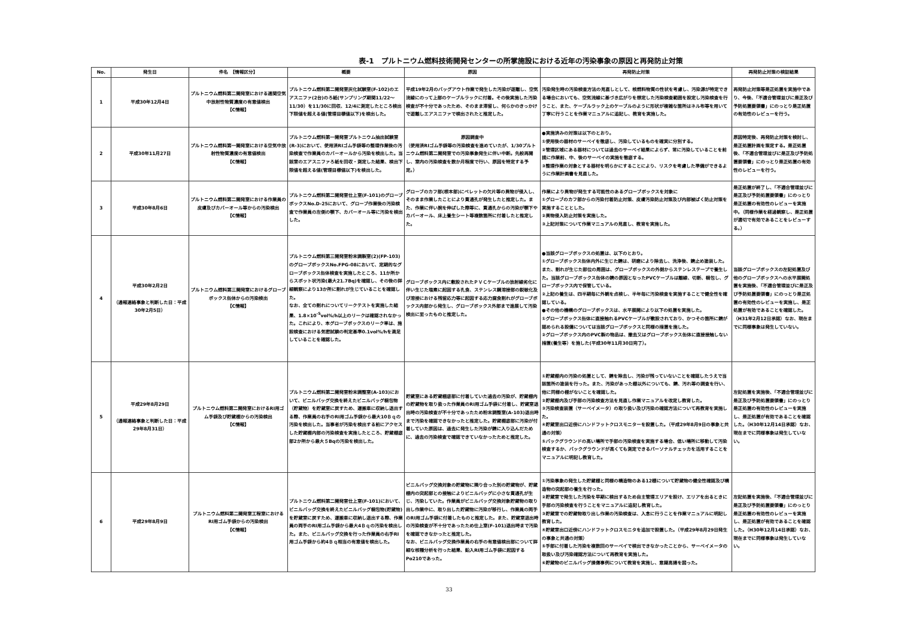表-1　プルトニウム燃料技術開発センターの所掌施設における近年の汚染事象の原因と再発防止対策
| No. | 発生日 | 件名 【情報区分】 | 概要 | 原因 | 再発防止対策 | 再発防止対策の検証結果 |
| --- | --- | --- | --- | --- | --- | --- |
| 1 | 平成30年12月4日 | プルトニウム燃料第二開発室における週間空気中放射性物質濃度の有意値検出 【C情報】 | プルトニウム燃料第二開発室灰化試験室(F-102)のエアスニファ(2台)のろ紙(サンプリング期間11/22～11/30）を11/30に回収、12/4に測定したところ検出下限値を超える値(管理目標値以下)を検出した。 | 平成19年2月のバッグアウト作業で発生した汚染が遊離し、空気流線にのって上部のケーブルラックに付着。その後実施した汚染検査が不十分であったため、そのまま滞留し、何らかのきっかけで遊離しエアスニファで検出されたと推定した。 | 汚染発生時の汚染検査方法の見直しとして、核燃料物質の性状を考慮し、汚染源が特定できる場合においても、空気流線に基づき広がりを想定した汚染検査範囲を設定し汚染検査を行うこと、また、ケーブルラック上のケーブルのように形状が複雑な箇所はネル布等を用いて丁寧に行うことを作業マニュアルに追記し、教育を実施した。 | 再発防止対策等是正処置を実施中であり、今後、「不適合管理並びに是正及び予防処置要領書」にのっとり是正処置の有効性のレビューを行う。 |
| 2 | 平成30年11月27日 | プルトニウム燃料第一開発室における空気中放射性物質濃度の有意値検出 【C情報】 | プルトニウム燃料第一開発室プルトニウム抽出試験室(R-3)において、使用済RIゴム手袋等の整理作業後の汚染検査で作業員のカバーオールから汚染を検出した。当該室のエアスニファろ紙を回収・測定した結果、検出下限値を超える値(管理目標値以下)を検出した。 | 原因調査中 （使用済RIゴム手袋等の汚染検査を進めていたが、1/30プルトニウム燃料第二開発室での汚染事象発生に伴い中断。先般再開し、室内の汚染検査を数か月程度で行い、原因を特定する予定。） | ●実施済みの対策は以下のとおり。 ①使用後の器材のサーベイを徹底し、汚染しているものを確実に分別する。 ②管理区域にある器材については過去のサーベイ結果によらず、常に汚染していることを前提に作業前、中、後のサーベイの実施を徹底する。 ③整理作業の対象とする器材を明らかにすることにより、リスクを考慮した準備ができるように作業計画書を見直した。 | 原因特定後、再発防止対策を検討し、是正処置計画を策定する。是正処置後、「不適合管理並びに是正及び予防処置要領書」にのっとり是正処置の有効性のレビューを行う。 |
| 3 | 平成30年8月6日 | プルトニウム燃料第二開発室における作業員の皮膚及びカバーオール等からの汚染検出 【C情報】 | プルトニウム燃料第二開発室仕上室(F-101)のグローブボックスNo.D-25において、グローブ作業後の汚染検査で作業員の左側の顎下、カバーオール等に汚染を検出した。 | グローブのカフ部(根本部)にペレットの欠片等の異物が侵入し、そのまま作業したことにより貫通孔が発生したと推定した。また、作業に伴い腕を伸ばした際等に、貫通孔からの汚染が顎下やカバーオール、床上養生シート等複数箇所に付着したと推定した。 | 作業により異物が発生する可能性のあるグローブボックスを対象に ①グローブのカフ部からの汚染付着防止対策、皮膚汚染防止対策及び内部被ばく防止対策を実施することとした。 ②異物侵入防止対策を実施した。 ③上記対策について作業マニュアルの見直し、教育を実施した。 | 是正処置が終了し、「不適合管理並びに是正及び予防処置要領書」にのっとり是正処置の有効性のレビューを実施中。（同様作業を経過観察し、是正処置が適切で有効であることをレビューする。） |
| 4 | 平成30年2月2日 （通報連絡事象と判断した日：平成30年2月5日） | プルトニウム燃料第三開発室におけるグローブボックス缶体からの汚染検出 【C情報】 | プルトニウム燃料第三開発室粉末調製室(2)(FP-103)のグローブボックスNo.FPG-08において、定期的なグローブボックス缶体検査を実施したところ、11か所からスポット状汚染(最大21.7Bq)を確認し、その後の詳細観察により13か所に割れが生じていることを確認した。 なお、全ての割れについてリークテストを実施した結果、1.8×10<sup>-5</sup>vol%/h以上のリークは確認されなかった。これにより、本グローブボックスのリーク率は、施設検査における気密試験の判定基準0.1vol%/hを満足していることを確認した。 | グローブボックス内に敷設されたＰＶＣケーブルの放射線劣化に伴い生じた塩素に起因する孔食、ステンレス鋼溶接部の鋭敏化及び溶接における残留応力等に起因する応力腐食割れがグローブボックス内部から発生し、グローブボックス外部まで進展して汚染検出に至ったものと推定した。 | ●当該グローブボックスの処置は、以下のとおり。 ①グローブボックス缶体内外に生じた錆は、研磨により除去し、洗浄後、錆止め塗装した。また、割れが生じた部位の周囲は、グローブボックスの外側からステンレステープで養生した。当該グローブボックス缶体の錆の原因となったPVCケーブルは離線、切断、梱包し、グローブボックス内で保管している。 ②上記の養生は、四半期毎に外観を点検し、半年毎に汚染検査を実施することで健全性を確認している。 ●その他の機構のグローブボックスは、水平展開により以下の処置を実施した。 ①グローブボックス缶体に直接触れるPVCケーブルが敷設されており、かつその箇所に錆が認められる設備については当該グローブボックスと同様の措置を施した。 ②グローブボックス内のPVC製の物品は、撤去又はグローブボックス缶体に直接接触しない措置(養生等）を施した(平成30年11月30日完了）。 | 当該グローブボックスの左記処置及び他のグローブボックスへの水平展開処置を実施後、「不適合管理並びに是正及び予防処置要領書」にのっとり是正処置の有効性のレビューを実施し、是正処置が有効であることを確認した。（H31年2月12日承認）なお、現在までに同様事象は発生していない。 |
| 5 | 平成29年8月29日 （通報連絡事象と判断した日：平成29年8月31日） | プルトニウム燃料第二開発室におけるRI用ゴム手袋及び貯蔵棚からの汚染検出 【C情報】 | プルトニウム燃料第二開発室粉末調整室(A-103)において、ビニルバッグ交換を終えたビニルバッグ梱包物（貯蔵物）を貯蔵室に戻すため、運搬車に収納し退出する際、作業員の右手のRI用ゴム手袋から最大10Ｂｑの汚染を検出した。当事者が汚染を検出する前にアクセスした貯蔵棚内部の汚染検査を実施したところ、貯蔵棚底部2か所から最大５Bqの汚染を検出した。 | 貯蔵室にある貯蔵棚底部に付着していた過去の汚染が、貯蔵棚内の貯蔵物を取り扱った作業員のRI用ゴム手袋に付着し、貯蔵室退出時の汚染検査が不十分であったため粉末調整室(A-103)退出時まで汚染を確認できなかったと推定した。貯蔵棚底部に汚染が付着していた原因は、過去に発生した汚染が錆に入り込んだために、過去の汚染検査で確認できていなかったためと推定した。 | ①貯蔵棚内の汚染の処置として、錆を除去し、汚染が残っていないことを確認したうえで当該箇所の塗装を行った。また、汚染があった棚以外についても、錆、汚れ等の調査を行い、他に同様の棚がないことを確認した。 ②貯蔵棚内及び手部の汚染検査方法を見直し作業マニュアルを改定し教育した。 ③汚染検査装置（サーベイメータ）の取り扱い及び汚染の確認方法について再教育を実施した。 ④貯蔵室出口近傍にハンドフットクロスモニターを設置した。（平成29年8月9日の事象と共通の対策） ⑤バックグラウンドの高い場所で手部の汚染検査を実施する場合、低い場所に移動して汚染検査するか、バックグラウンドが高くても測定できるパーソナルチェッカを活用することをマニュアルに明記し教育した。 | 左記処置を実施後、「不適合管理並びに是正及び予防処置要領書」にのっとり是正処置の有効性のレビューを実施し、是正処置が有効であることを確認した。（H30年12月14日承認）なお、現在までに同様事象は発生していない。 |
| 6 | 平成29年8月9日 | プルトニウム燃料第二開発室工程室におけるRI用ゴム手袋からの汚染検出 【C情報】 | プルトニウム燃料第二開発室仕上室(F-101)において、ビニルバッグ交換を終えたビニルバッグ梱包物(貯蔵物)を貯蔵室に戻すため、運搬車に収納し退出する際、作業員の両手のRI用ゴム手袋から最大4Ｂｑの汚染を検出した。また、ビニルバッグ交換を行った作業員の右手RI用ゴム手袋から約4Ｂｑ相当の有意値を検出した。 | ビニルバッグ交換対象の貯蔵物に隣り合った別の貯蔵物が、貯蔵棚内の突起部との接触によりビニルバッグに小さな貫通孔が生じ、汚染していた。作業員がビニルバッグ交換対象貯蔵物の取り出し作業中に、取り出した貯蔵物に汚染が移行し、作業員の両手のRI用ゴム手袋に付着したものと推定した。また、貯蔵室退出時の汚染検査が不十分であったため仕上室(F-101)退出時まで汚染を確認できなかったと推定した。 なお、ビニルバッグ交換作業員の右手の有意値検出部について詳細な核種分析を行った結果、鉛入RI用ゴム手袋に起因するPo210であった。 | ①汚染事象の発生した貯蔵棚と同様の構造物のある12棚について貯蔵物の健全性確認及び構造物の突起部の養生を行った。 ②貯蔵室で発生した汚染を早期に検出するため自主管理エリアを設け、エリアを出るときに手部の汚染検査を行うことをマニュアルに追記し教育した。 ③貯蔵室での貯蔵物取り出し作業の汚染検査は、入念に行うことを作業マニュアルに明記し教育した。 ④貯蔵室出口近傍にハンドフットクロスモニタを追加で設置した。（平成29年8月29日発生の事象と共通の対策） ⑤手部に付着した汚染を複数回のサーベイで検出できなかったことから、サーベイメータの取扱い及び汚染確認方法について再教育を実施した。 ⑥貯蔵物のビニルバッグ損傷事例について教育を実施し、意識高揚を図った。 | 左記処置を実施後、「不適合管理並びに是正及び予防処置要領書」にのっとり是正処置の有効性のレビューを実施し、是正処置が有効であることを確認した。（H30年12月14日承認）なお、現在までに同様事象は発生していない。 |
33